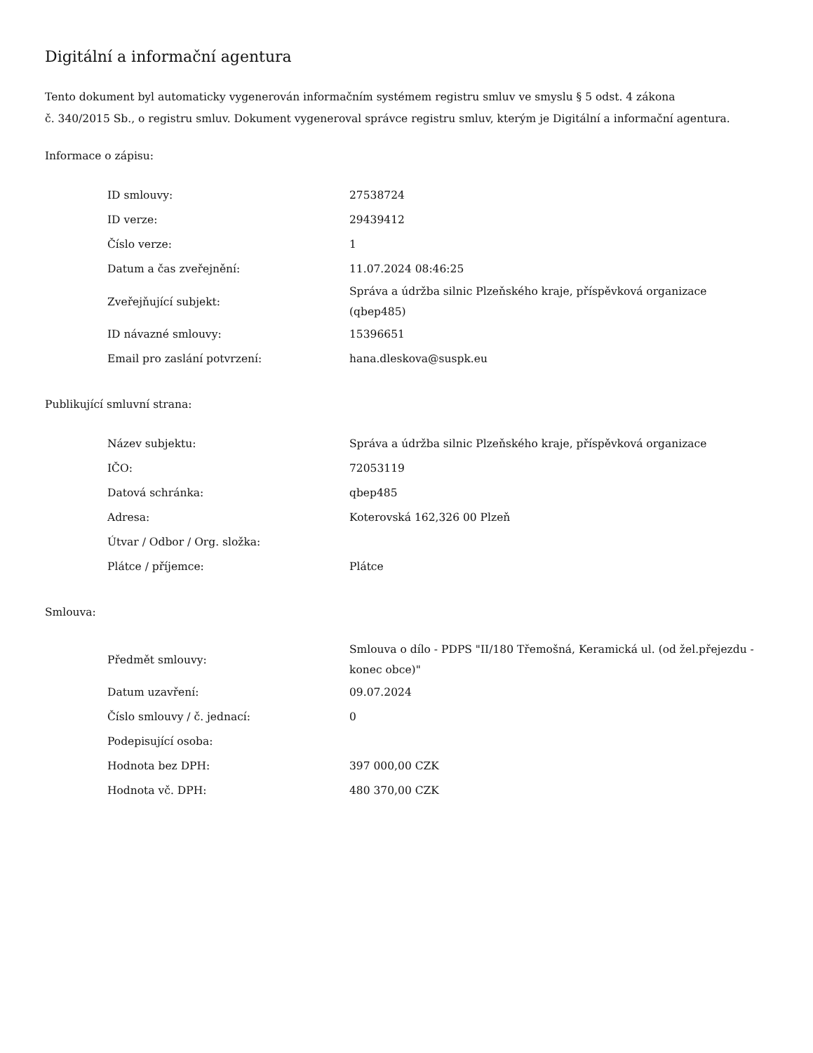Digitální a informační agentura
Tento dokument byl automaticky vygenerován informačním systémem registru smluv ve smyslu § 5 odst. 4 zákona
č. 340/2015 Sb., o registru smluv. Dokument vygeneroval správce registru smluv, kterým je Digitální a informační agentura.
Informace o zápisu:
| ID smlouvy: | 27538724 |
| ID verze: | 29439412 |
| Číslo verze: | 1 |
| Datum a čas zveřejnění: | 11.07.2024 08:46:25 |
| Zveřejňující subjekt: | Správa a údržba silnic Plzeňského kraje, příspěvková organizace (qbep485) |
| ID návazné smlouvy: | 15396651 |
| Email pro zaslání potvrzení: | hana.dleskova@suspk.eu |
Publikující smluvní strana:
| Název subjektu: | Správa a údržba silnic Plzeňského kraje, příspěvková organizace |
| IČO: | 72053119 |
| Datová schránka: | qbep485 |
| Adresa: | Koterovská 162,326 00 Plzeň |
| Útvar / Odbor / Org. složka: | |
| Plátce / příjemce: | Plátce |
Smlouva:
| Předmět smlouvy: | Smlouva o dílo - PDPS "II/180 Třemošná, Keramická ul. (od žel.přejezdu - konec obce)" |
| Datum uzavření: | 09.07.2024 |
| Číslo smlouvy / č. jednací: | 0 |
| Podepisující osoba: | |
| Hodnota bez DPH: | 397 000,00 CZK |
| Hodnota vč. DPH: | 480 370,00 CZK |